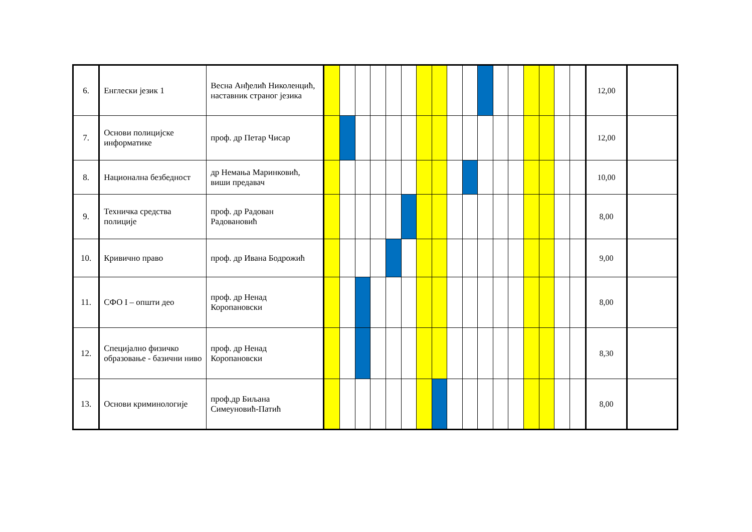| 6. | Енглески језик 1 | Весна Анђелић Николенцић, наставник страног језика | | | | | | | | | | | | | | | | | | 12,00 | |
| 7. | Основи полицијске информатике | проф. др Петар Чисар | | | | | | | | | | | | | | | | | | 12,00 | |
| 8. | Национална безбедност | др Немања Маринковић, виши предавач | | | | | | | | | | | | | | | | | | 10,00 | |
| 9. | Техничка средства полиције | проф. др Радован Радовановић | | | | | | | | | | | | | | | | | | 8,00 | |
| 10. | Кривично право | проф. др Ивана Бодрожић | | | | | | | | | | | | | | | | | | 9,00 | |
| 11. | СФО I – општи део | проф. др Ненад Коропановски | | | | | | | | | | | | | | | | | | 8,00 | |
| 12. | Специјално физичко образовање - базични ниво | проф. др Ненад Коропановски | | | | | | | | | | | | | | | | | | 8,30 | |
| 13. | Основи криминологије | проф.др Биљана Симеуновић-Патић | | | | | | | | | | | | | | | | | | 8,00 | |